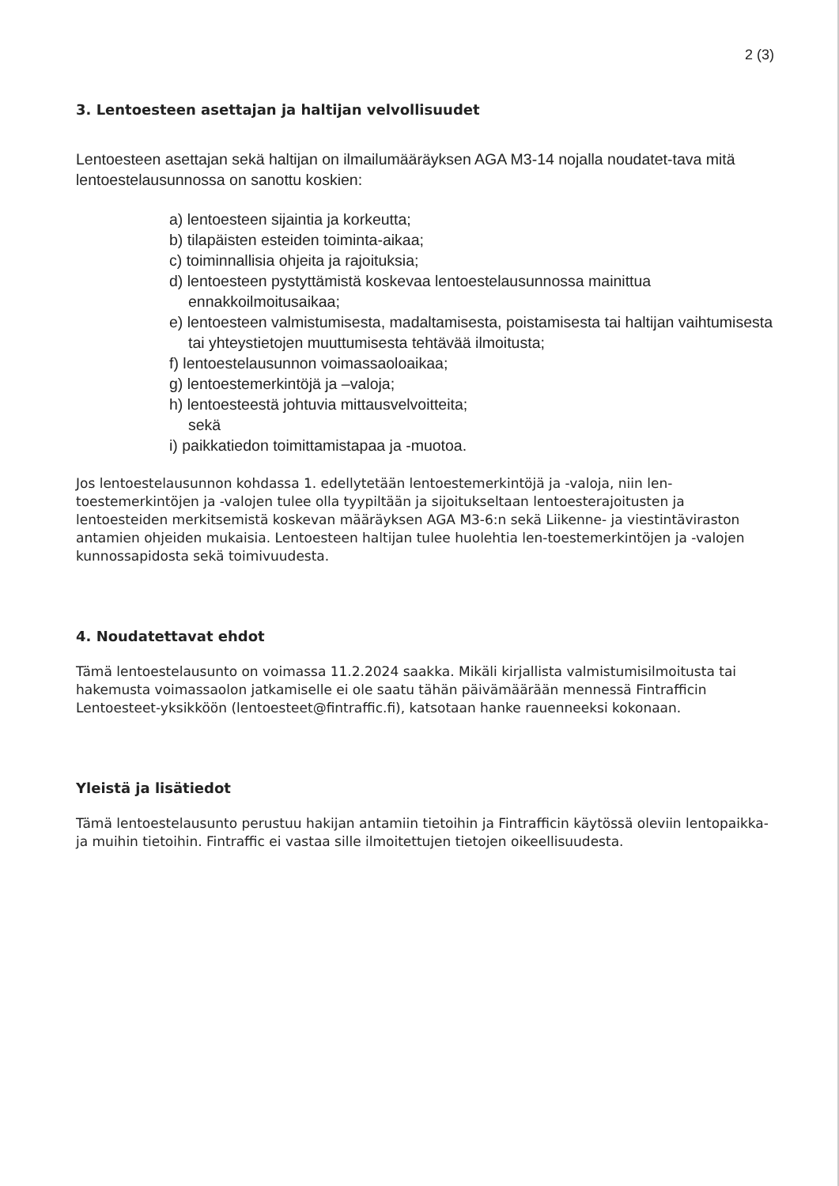2 (3)
3. Lentoesteen asettajan ja haltijan velvollisuudet
Lentoesteen asettajan sekä haltijan on ilmailumääräyksen AGA M3-14 nojalla noudatet-tava mitä lentoestelausunnossa on sanottu koskien:
a) lentoesteen sijaintia ja korkeutta;
b) tilapäisten esteiden toiminta-aikaa;
c) toiminnallisia ohjeita ja rajoituksia;
d) lentoesteen pystyttämistä koskevaa lentoestelausunnossa mainittua ennakkoilmoitusaikaa;
e) lentoesteen valmistumisesta, madaltamisesta, poistamisesta tai haltijan vaihtumisesta tai yhteystietojen muuttumisesta tehtävää ilmoitusta;
f) lentoestelausunnon voimassaoloaikaa;
g) lentoestemerkintöjä ja –valoja;
h) lentoesteestä johtuvia mittausvelvoitteita;
sekä
i) paikkatiedon toimittamistapaa ja -muotoa.
Jos lentoestelausunnon kohdassa 1. edellytetään lentoestemerkintöjä ja -valoja, niin len-toestemerkintöjen ja -valojen tulee olla tyypiltään ja sijoitukseltaan lentoesterajoitusten ja lentoesteiden merkitsemistä koskevan määräyksen AGA M3-6:n sekä Liikenne- ja viestintäviraston antamien ohjeiden mukaisia. Lentoesteen haltijan tulee huolehtia len-toestemerkintöjen ja -valojen kunnossapidosta sekä toimivuudesta.
4. Noudatettavat ehdot
Tämä lentoestelausunto on voimassa 11.2.2024 saakka. Mikäli kirjallista valmistumisilmoitusta tai hakemusta voimassaolon jatkamiselle ei ole saatu tähän päivämäärään mennessä Fintrafficin Lentoesteet-yksikköön (lentoesteet@fintraffic.fi), katsotaan hanke rauenneeksi kokonaan.
Yleistä ja lisätiedot
Tämä lentoestelausunto perustuu hakijan antamiin tietoihin ja Fintrafficin käytössä oleviin lentopaikka- ja muihin tietoihin. Fintraffic ei vastaa sille ilmoitettujen tietojen oikeellisuudesta.